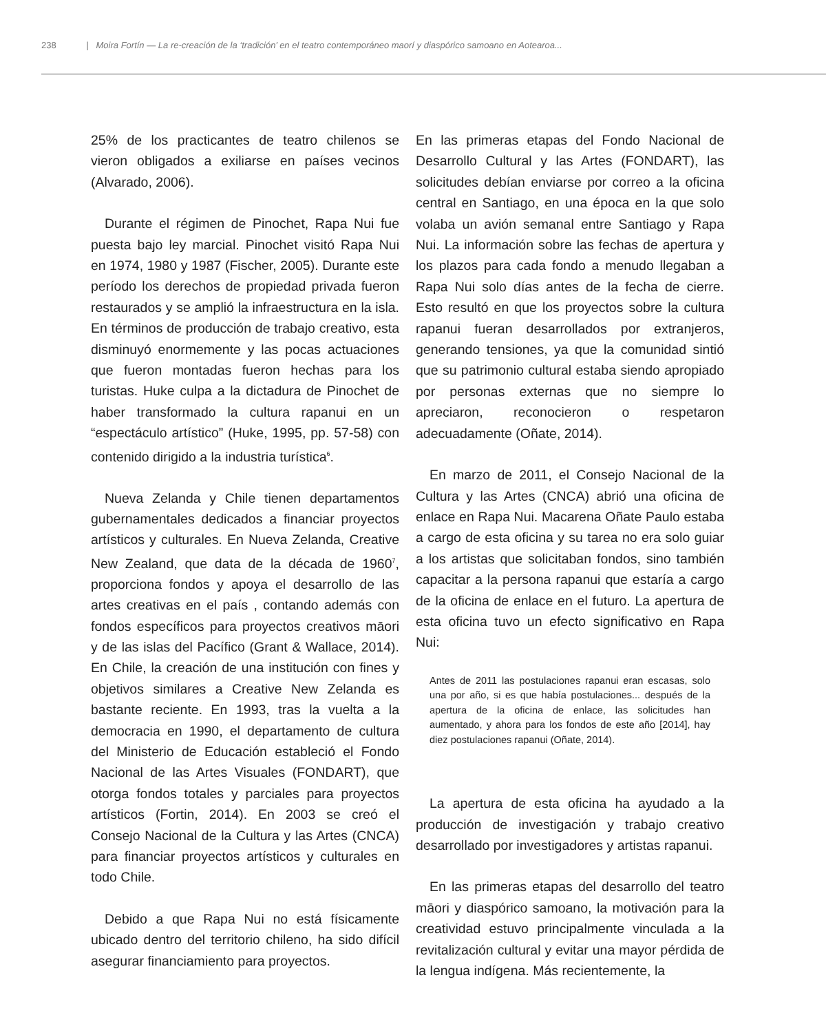238 | Moira Fortín — La re-creación de la ‘tradición’ en el teatro contemporáneo maorí y diaspórico samoano en Aotearoa...
25% de los practicantes de teatro chilenos se vieron obligados a exiliarse en países vecinos (Alvarado, 2006).
Durante el régimen de Pinochet, Rapa Nui fue puesta bajo ley marcial. Pinochet visitó Rapa Nui en 1974, 1980 y 1987 (Fischer, 2005). Durante este período los derechos de propiedad privada fueron restaurados y se amplió la infraestructura en la isla. En términos de producción de trabajo creativo, esta disminuyó enormemente y las pocas actuaciones que fueron montadas fueron hechas para los turistas. Huke culpa a la dictadura de Pinochet de haber transformado la cultura rapanui en un “espectáculo artístico” (Huke, 1995, pp. 57-58) con contenido dirigido a la industria turística<sup>6</sup>.
Nueva Zelanda y Chile tienen departamentos gubernamentales dedicados a financiar proyectos artísticos y culturales. En Nueva Zelanda, Creative New Zealand, que data de la década de 1960<sup>7</sup>, proporciona fondos y apoya el desarrollo de las artes creativas en el país , contando además con fondos específicos para proyectos creativos māori y de las islas del Pacífico (Grant & Wallace, 2014). En Chile, la creación de una institución con fines y objetivos similares a Creative New Zelanda es bastante reciente. En 1993, tras la vuelta a la democracia en 1990, el departamento de cultura del Ministerio de Educación estableció el Fondo Nacional de las Artes Visuales (FONDART), que otorga fondos totales y parciales para proyectos artísticos (Fortin, 2014). En 2003 se creó el Consejo Nacional de la Cultura y las Artes (CNCA) para financiar proyectos artísticos y culturales en todo Chile.
Debido a que Rapa Nui no está físicamente ubicado dentro del territorio chileno, ha sido difícil asegurar financiamiento para proyectos.
En las primeras etapas del Fondo Nacional de Desarrollo Cultural y las Artes (FONDART), las solicitudes debían enviarse por correo a la oficina central en Santiago, en una época en la que solo volaba un avión semanal entre Santiago y Rapa Nui. La información sobre las fechas de apertura y los plazos para cada fondo a menudo llegaban a Rapa Nui solo días antes de la fecha de cierre. Esto resultó en que los proyectos sobre la cultura rapanui fueran desarrollados por extranjeros, generando tensiones, ya que la comunidad sintió que su patrimonio cultural estaba siendo apropiado por personas externas que no siempre lo apreciaron, reconocieron o respetaron adecuadamente (Oñate, 2014).
En marzo de 2011, el Consejo Nacional de la Cultura y las Artes (CNCA) abrió una oficina de enlace en Rapa Nui. Macarena Oñate Paulo estaba a cargo de esta oficina y su tarea no era solo guiar a los artistas que solicitaban fondos, sino también capacitar a la persona rapanui que estaría a cargo de la oficina de enlace en el futuro. La apertura de esta oficina tuvo un efecto significativo en Rapa Nui:
Antes de 2011 las postulaciones rapanui eran escasas, solo una por año, si es que había postulaciones... después de la apertura de la oficina de enlace, las solicitudes han aumentado, y ahora para los fondos de este año [2014], hay diez postulaciones rapanui (Oñate, 2014).
La apertura de esta oficina ha ayudado a la producción de investigación y trabajo creativo desarrollado por investigadores y artistas rapanui.
En las primeras etapas del desarrollo del teatro māori y diaspórico samoano, la motivación para la creatividad estuvo principalmente vinculada a la revitalización cultural y evitar una mayor pérdida de la lengua indígena. Más recientemente, la